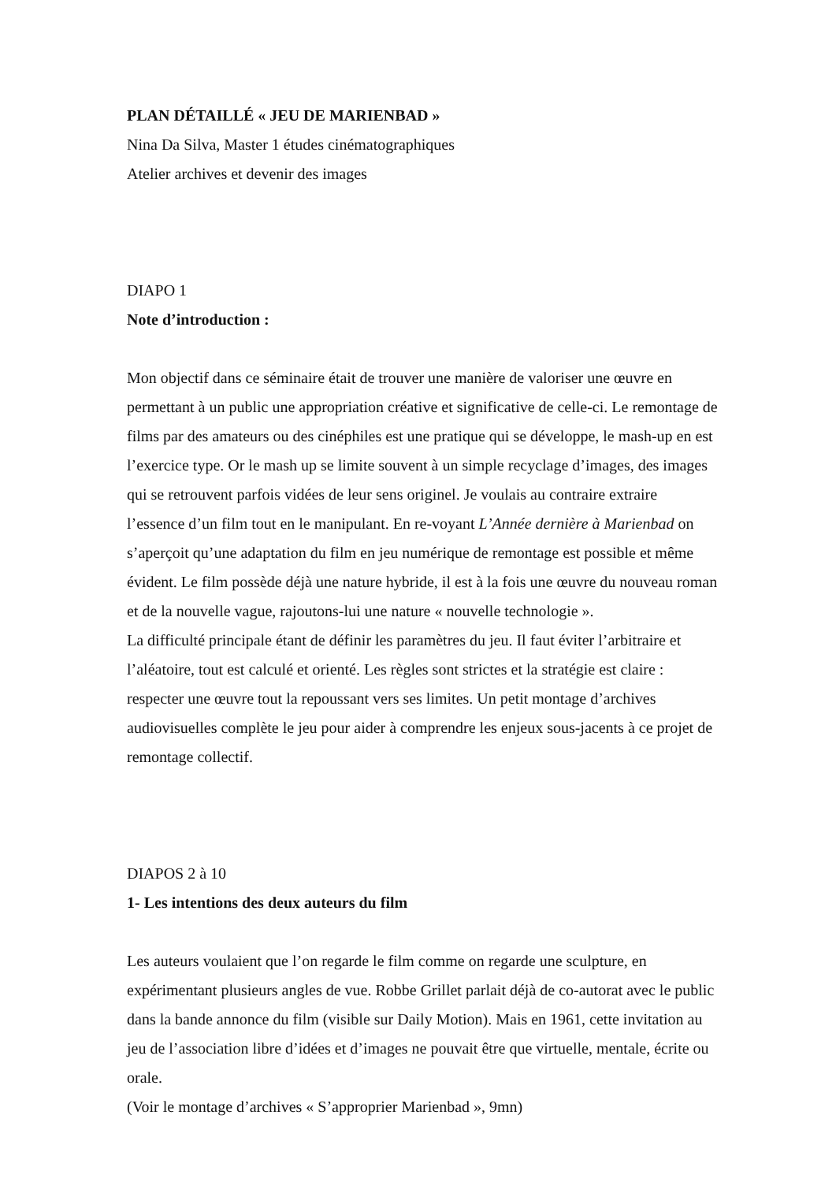PLAN DÉTAILLÉ « JEU DE MARIENBAD »
Nina Da Silva, Master 1 études cinématographiques
Atelier archives et devenir des images
DIAPO 1
Note d’introduction :
Mon objectif dans ce séminaire était de trouver une manière de valoriser une œuvre en permettant à un public une appropriation créative et significative de celle-ci. Le remontage de films par des amateurs ou des cinéphiles est une pratique qui se développe, le mash-up en est l’exercice type. Or le mash up se limite souvent à un simple recyclage d’images, des images qui se retrouvent parfois vidées de leur sens originel. Je voulais au contraire extraire l’essence d’un film tout en le manipulant. En re-voyant L’Année dernière à Marienbad on s’aperçoit qu’une adaptation du film en jeu numérique de remontage est possible et même évident. Le film possède déjà une nature hybride, il est à la fois une œuvre du nouveau roman et de la nouvelle vague, rajoutons-lui une nature « nouvelle technologie ».
La difficulté principale étant de définir les paramètres du jeu. Il faut éviter l’arbitraire et l’aléatoire, tout est calculé et orienté. Les règles sont strictes et la stratégie est claire : respecter une œuvre tout la repoussant vers ses limites. Un petit montage d’archives audiovisuelles complète le jeu pour aider à comprendre les enjeux sous-jacents à ce projet de remontage collectif.
DIAPOS 2 à 10
1- Les intentions des deux auteurs du film
Les auteurs voulaient que l’on regarde le film comme on regarde une sculpture, en expérimentant plusieurs angles de vue. Robbe Grillet parlait déjà de co-autorat avec le public dans la bande annonce du film (visible sur Daily Motion). Mais en 1961, cette invitation au jeu de l’association libre d’idées et d’images ne pouvait être que virtuelle, mentale, écrite ou orale.
(Voir le montage d’archives « S’approprier Marienbad », 9mn)